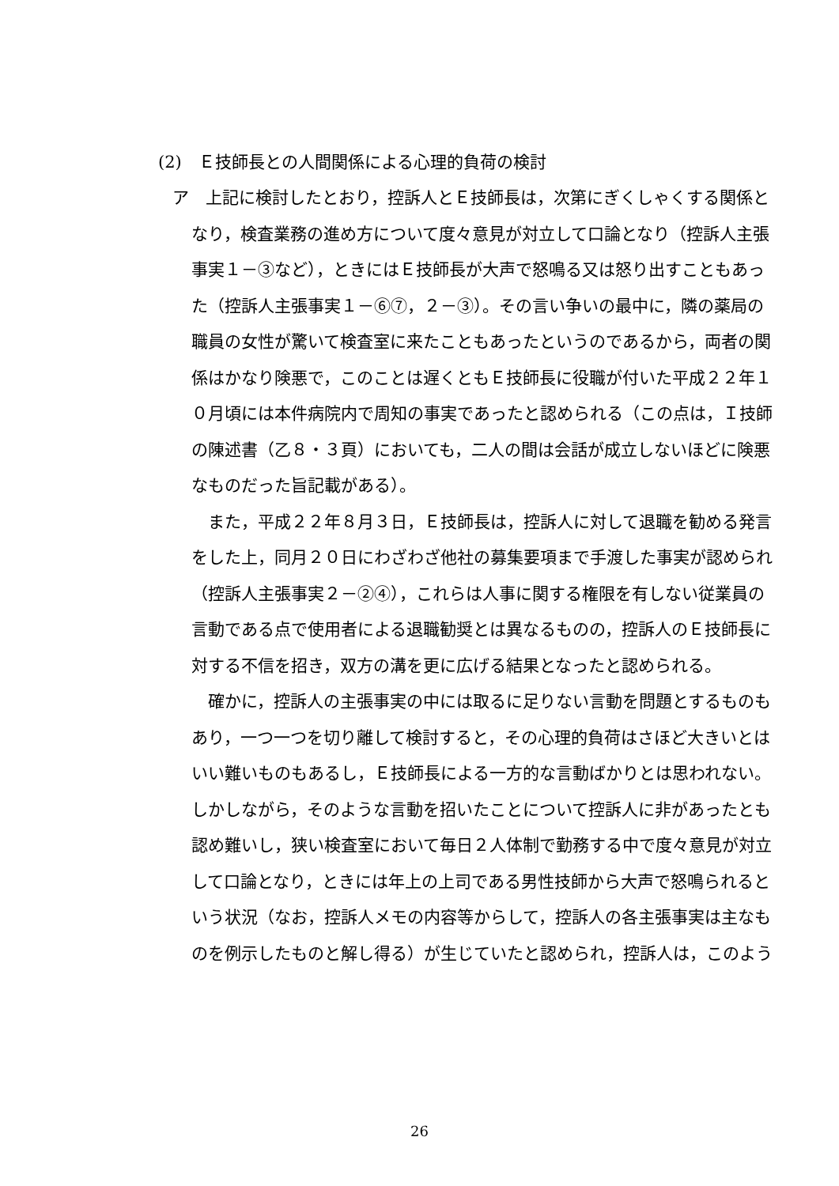(2)　Ｅ技師長との人間関係による心理的負荷の検討
ア　上記に検討したとおり，控訴人とＥ技師長は，次第にぎくしゃくする関係となり，検査業務の進め方について度々意見が対立して口論となり（控訴人主張事実１－③など），ときにはＥ技師長が大声で怒鳴る又は怒り出すこともあった（控訴人主張事実１－⑥⑦，２－③）。その言い争いの最中に，隣の薬局の職員の女性が驚いて検査室に来たこともあったというのであるから，両者の関係はかなり険悪で，このことは遅くともＥ技師長に役職が付いた平成２２年１０月頃には本件病院内で周知の事実であったと認められる（この点は，Ｉ技師の陳述書（乙８・３頁）においても，二人の間は会話が成立しないほどに険悪なものだった旨記載がある）。
また，平成２２年８月３日，Ｅ技師長は，控訴人に対して退職を勧める発言をした上，同月２０日にわざわざ他社の募集要項まで手渡した事実が認められ（控訴人主張事実２－②④），これらは人事に関する権限を有しない従業員の言動である点で使用者による退職勧奨とは異なるものの，控訴人のＥ技師長に対する不信を招き，双方の溝を更に広げる結果となったと認められる。
確かに，控訴人の主張事実の中には取るに足りない言動を問題とするものもあり，一つ一つを切り離して検討すると，その心理的負荷はさほど大きいとはいい難いものもあるし，Ｅ技師長による一方的な言動ばかりとは思われない。しかしながら，そのような言動を招いたことについて控訴人に非があったとも認め難いし，狭い検査室において毎日２人体制で勤務する中で度々意見が対立して口論となり，ときには年上の上司である男性技師から大声で怒鳴られるという状況（なお，控訴人メモの内容等からして，控訴人の各主張事実は主なものを例示したものと解し得る）が生じていたと認められ，控訴人は，このよう
26